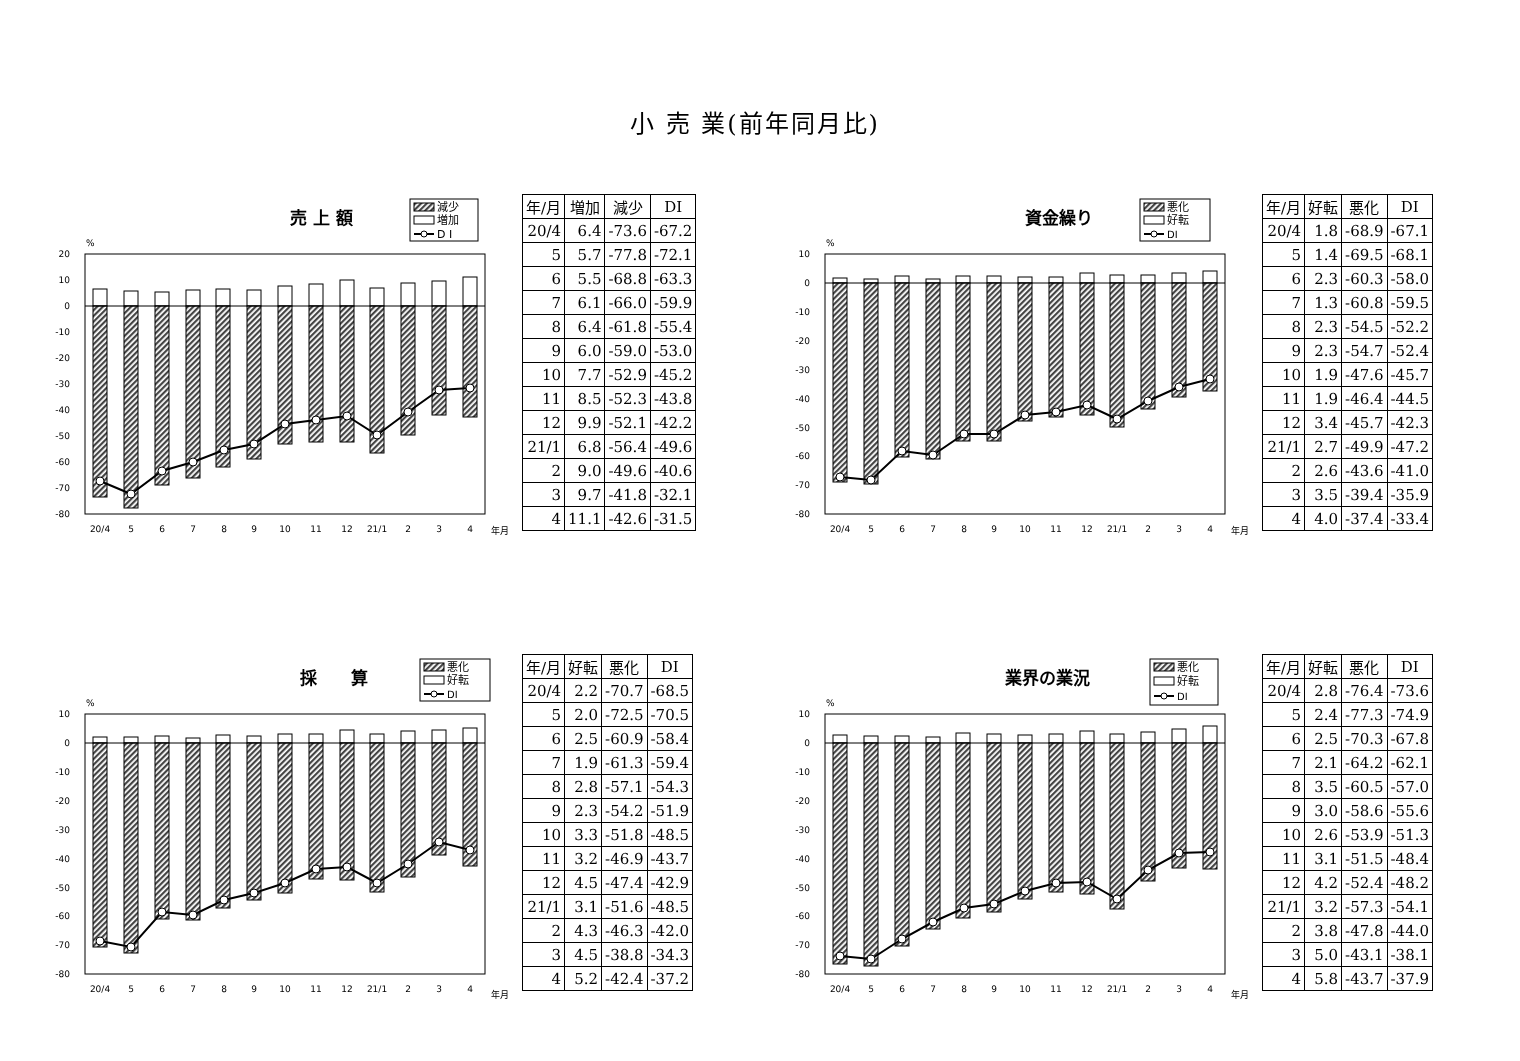小 売 業(前年同月比)
売 上 額
減少
増加
D I
%
20
10
0
-10
-20
-30
-40
-50
-60
-70
-80
20/4
5
6
7
8
9
10
11
12
21/1
2
3
4
年月
| 年/月 | 増加 | 減少 | DI |
| --- | --- | --- | --- |
| 20/4 | 6.4 | -73.6 | -67.2 |
| 5 | 5.7 | -77.8 | -72.1 |
| 6 | 5.5 | -68.8 | -63.3 |
| 7 | 6.1 | -66.0 | -59.9 |
| 8 | 6.4 | -61.8 | -55.4 |
| 9 | 6.0 | -59.0 | -53.0 |
| 10 | 7.7 | -52.9 | -45.2 |
| 11 | 8.5 | -52.3 | -43.8 |
| 12 | 9.9 | -52.1 | -42.2 |
| 21/1 | 6.8 | -56.4 | -49.6 |
| 2 | 9.0 | -49.6 | -40.6 |
| 3 | 9.7 | -41.8 | -32.1 |
| 4 | 11.1 | -42.6 | -31.5 |
資金繰り
悪化
好転
DI
%
10
0
-10
-20
-30
-40
-50
-60
-70
-80
20/4
5
6
7
8
9
10
11
12
21/1
2
3
4
年月
| 年/月 | 好転 | 悪化 | DI |
| --- | --- | --- | --- |
| 20/4 | 1.8 | -68.9 | -67.1 |
| 5 | 1.4 | -69.5 | -68.1 |
| 6 | 2.3 | -60.3 | -58.0 |
| 7 | 1.3 | -60.8 | -59.5 |
| 8 | 2.3 | -54.5 | -52.2 |
| 9 | 2.3 | -54.7 | -52.4 |
| 10 | 1.9 | -47.6 | -45.7 |
| 11 | 1.9 | -46.4 | -44.5 |
| 12 | 3.4 | -45.7 | -42.3 |
| 21/1 | 2.7 | -49.9 | -47.2 |
| 2 | 2.6 | -43.6 | -41.0 |
| 3 | 3.5 | -39.4 | -35.9 |
| 4 | 4.0 | -37.4 | -33.4 |
採　　算
悪化
好転
DI
%
10
0
-10
-20
-30
-40
-50
-60
-70
-80
20/4
5
6
7
8
9
10
11
12
21/1
2
3
4
年月
| 年/月 | 好転 | 悪化 | DI |
| --- | --- | --- | --- |
| 20/4 | 2.2 | -70.7 | -68.5 |
| 5 | 2.0 | -72.5 | -70.5 |
| 6 | 2.5 | -60.9 | -58.4 |
| 7 | 1.9 | -61.3 | -59.4 |
| 8 | 2.8 | -57.1 | -54.3 |
| 9 | 2.3 | -54.2 | -51.9 |
| 10 | 3.3 | -51.8 | -48.5 |
| 11 | 3.2 | -46.9 | -43.7 |
| 12 | 4.5 | -47.4 | -42.9 |
| 21/1 | 3.1 | -51.6 | -48.5 |
| 2 | 4.3 | -46.3 | -42.0 |
| 3 | 4.5 | -38.8 | -34.3 |
| 4 | 5.2 | -42.4 | -37.2 |
業界の業況
悪化
好転
DI
%
10
0
-10
-20
-30
-40
-50
-60
-70
-80
20/4
5
6
7
8
9
10
11
12
21/1
2
3
4
年月
| 年/月 | 好転 | 悪化 | DI |
| --- | --- | --- | --- |
| 20/4 | 2.8 | -76.4 | -73.6 |
| 5 | 2.4 | -77.3 | -74.9 |
| 6 | 2.5 | -70.3 | -67.8 |
| 7 | 2.1 | -64.2 | -62.1 |
| 8 | 3.5 | -60.5 | -57.0 |
| 9 | 3.0 | -58.6 | -55.6 |
| 10 | 2.6 | -53.9 | -51.3 |
| 11 | 3.1 | -51.5 | -48.4 |
| 12 | 4.2 | -52.4 | -48.2 |
| 21/1 | 3.2 | -57.3 | -54.1 |
| 2 | 3.8 | -47.8 | -44.0 |
| 3 | 5.0 | -43.1 | -38.1 |
| 4 | 5.8 | -43.7 | -37.9 |